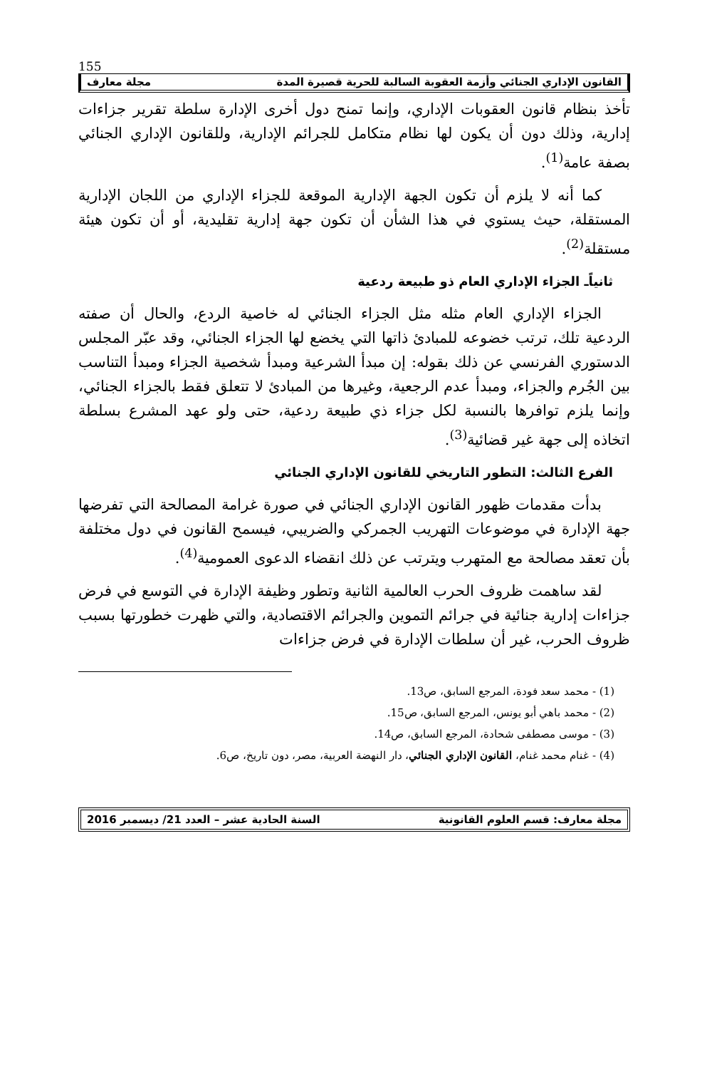155
القانون الإداري الجنائي وأزمة العقوبة السالبة للحرية قصيرة المدة مجلة معارف
تأخذ بنظام قانون العقوبات الإداري، وإنما تمنح دول أخرى الإدارة سلطة تقرير جزاءات إدارية، وذلك دون أن يكون لها نظام متكامل للجرائم الإدارية، وللقانون الإداري الجنائي بصفة عامة<sup>(1)</sup>.
كما أنه لا يلزم أن تكون الجهة الإدارية الموقعة للجزاء الإداري من اللجان الإدارية المستقلة، حيث يستوي في هذا الشأن أن تكون جهة إدارية تقليدية، أو أن تكون هيئة مستقلة<sup>(2)</sup>.
ثانياًـ الجزاء الإداري العام ذو طبيعة ردعية
الجزاء الإداري العام مثله مثل الجزاء الجنائي له خاصية الردع، والحال أن صفته الردعية تلك، ترتب خضوعه للمبادئ ذاتها التي يخضع لها الجزاء الجنائي، وقد عبّر المجلس الدستوري الفرنسي عن ذلك بقوله: إن مبدأ الشرعية ومبدأ شخصية الجزاء ومبدأ التناسب بين الجُرم والجزاء، ومبدأ عدم الرجعية، وغيرها من المبادئ لا تتعلق فقط بالجزاء الجنائي، وإنما يلزم توافرها بالنسبة لكل جزاء ذي طبيعة ردعية، حتى ولو عهد المشرع بسلطة اتخاذه إلى جهة غير قضائية<sup>(3)</sup>.
الفرع الثالث: التطور التاريخي للقانون الإداري الجنائي
بدأت مقدمات ظهور القانون الإداري الجنائي في صورة غرامة المصالحة التي تفرضها جهة الإدارة في موضوعات التهريب الجمركي والضريبي، فيسمح القانون في دول مختلفة بأن تعقد مصالحة مع المتهرب ويترتب عن ذلك انقضاء الدعوى العمومية<sup>(4)</sup>.
لقد ساهمت ظروف الحرب العالمية الثانية وتطور وظيفة الإدارة في التوسع في فرض جزاءات إدارية جنائية في جرائم التموين والجرائم الاقتصادية، والتي ظهرت خطورتها بسبب ظروف الحرب، غير أن سلطات الإدارة في فرض جزاءات
(1) - محمد سعد فودة، المرجع السابق، ص13.
(2) - محمد باهي أبو يونس، المرجع السابق، ص15.
(3) - موسى مصطفى شحادة، المرجع السابق، ص14.
(4) - غنام محمد غنام، القانون الإداري الجنائي، دار النهضة العربية، مصر، دون تاريخ، ص6.
مجلة معارف: قسم العلوم القانونية السنة الحادية عشر – العدد 21/ ديسمبر 2016